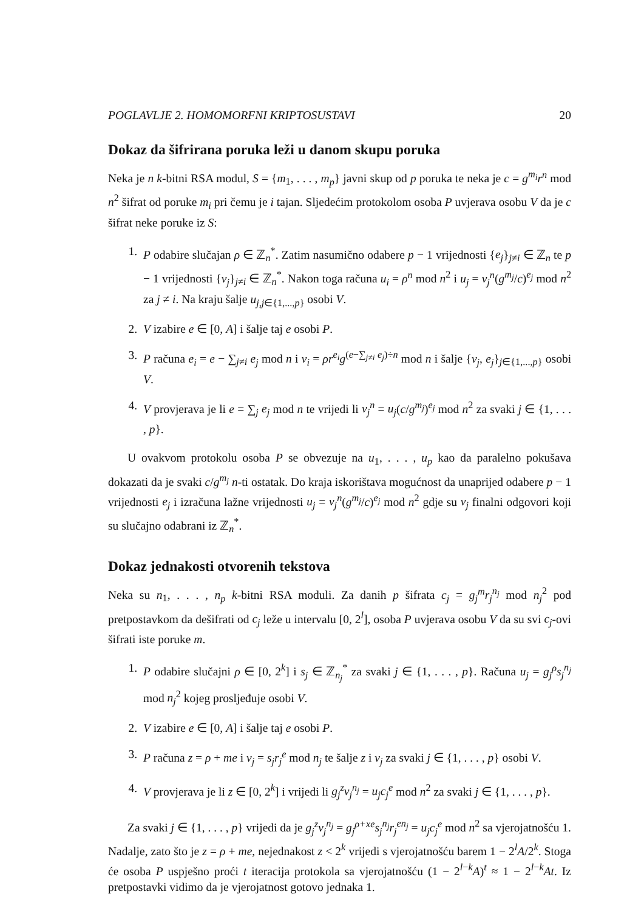POGLAVLJE 2. HOMOMORFNI KRIPTOSUSTAVI 20
Dokaz da šifrirana poruka leži u danom skupu poruka
Neka je n k-bitni RSA modul, S = {m<sub>1</sub>, . . . , m<sub>p</sub>} javni skup od p poruka te neka je c = g<sup>m<sub>i</sub></sup>r<sup>n</sup> mod n<sup>2</sup> šifrat od poruke m<sub>i</sub> pri čemu je i tajan. Sljedećim protokolom osoba P uvjerava osobu V da je c šifrat neke poruke iz S:
1. P odabire slučajan ρ ∈ ℤ<sub>n</sub><sup>*</sup>. Zatim nasumično odabere p − 1 vrijednosti {e<sub>j</sub>}<sub>j≠i</sub> ∈ ℤ<sub>n</sub> te p − 1 vrijednosti {v<sub>j</sub>}<sub>j≠i</sub> ∈ ℤ<sub>n</sub><sup>*</sup>. Nakon toga računa u<sub>i</sub> = ρ<sup>n</sup> mod n<sup>2</sup> i u<sub>j</sub> = v<sub>j</sub><sup>n</sup>(g<sup>m<sub>j</sub></sup>/c)<sup>e<sub>j</sub></sup> mod n<sup>2</sup> za j ≠ i. Na kraju šalje u<sub>j,j∈{1,...,p}</sub> osobi V.
2. V izabire e ∈ [0, A] i šalje taj e osobi P.
3. P računa e<sub>i</sub> = e − ∑<sub>j≠i</sub> e<sub>j</sub> mod n i v<sub>i</sub> = ρr<sup>e<sub>i</sub></sup>g<sup>(e−∑<sub>j≠i</sub> e<sub>j</sub>)÷n</sup> mod n i šalje {v<sub>j</sub>, e<sub>j</sub>}<sub>j∈{1,...,p}</sub> osobi V.
4. V provjerava je li e = ∑<sub>j</sub> e<sub>j</sub> mod n te vrijedi li v<sub>j</sub><sup>n</sup> = u<sub>j</sub>(c/g<sup>m<sub>j</sub></sup>)<sup>e<sub>j</sub></sup> mod n<sup>2</sup> za svaki j ∈ {1, . . . , p}.
U ovakvom protokolu osoba P se obvezuje na u<sub>1</sub>, . . . , u<sub>p</sub> kao da paralelno pokušava dokazati da je svaki c/g<sup>m<sub>j</sub></sup> n-ti ostatak. Do kraja iskorištava mogućnost da unaprijed odabere p − 1 vrijednosti e<sub>j</sub> i izračuna lažne vrijednosti u<sub>j</sub> = v<sub>j</sub><sup>n</sup>(g<sup>m<sub>j</sub></sup>/c)<sup>e<sub>j</sub></sup> mod n<sup>2</sup> gdje su v<sub>j</sub> finalni odgovori koji su slučajno odabrani iz ℤ<sub>n</sub><sup>*</sup>.
Dokaz jednakosti otvorenih tekstova
Neka su n<sub>1</sub>, . . . , n<sub>p</sub> k-bitni RSA moduli. Za danih p šifrata c<sub>j</sub> = g<sub>j</sub><sup>m</sup>r<sub>j</sub><sup>n<sub>j</sub></sup> mod n<sub>j</sub><sup>2</sup> pod pretpostavkom da dešifrati od c<sub>j</sub> leže u intervalu [0, 2<sup>l</sup>], osoba P uvjerava osobu V da su svi c<sub>j</sub>-ovi šifrati iste poruke m.
1. P odabire slučajni ρ ∈ [0, 2<sup>k</sup>] i s<sub>j</sub> ∈ ℤ<sub>n<sub>j</sub></sub><sup>*</sup> za svaki j ∈ {1, . . . , p}. Računa u<sub>j</sub> = g<sub>j</sub><sup>ρ</sup>s<sub>j</sub><sup>n<sub>j</sub></sup> mod n<sub>j</sub><sup>2</sup> kojeg prosljeđuje osobi V.
2. V izabire e ∈ [0, A] i šalje taj e osobi P.
3. P računa z = ρ + me i v<sub>j</sub> = s<sub>j</sub>r<sub>j</sub><sup>e</sup> mod n<sub>j</sub> te šalje z i v<sub>j</sub> za svaki j ∈ {1, . . . , p} osobi V.
4. V provjerava je li z ∈ [0, 2<sup>k</sup>] i vrijedi li g<sub>j</sub><sup>z</sup>v<sub>j</sub><sup>n<sub>j</sub></sup> = u<sub>j</sub>c<sub>j</sub><sup>e</sup> mod n<sup>2</sup> za svaki j ∈ {1, . . . , p}.
Za svaki j ∈ {1, . . . , p} vrijedi da je g<sub>j</sub><sup>z</sup>v<sub>j</sub><sup>n<sub>j</sub></sup> = g<sub>j</sub><sup>ρ+xe</sup>s<sub>j</sub><sup>n<sub>j</sub></sup>r<sub>j</sub><sup>en<sub>j</sub></sup> = u<sub>j</sub>c<sub>j</sub><sup>e</sup> mod n<sup>2</sup> sa vjerojatnošću 1. Nadalje, zato što je z = ρ + me, nejednakost z < 2<sup>k</sup> vrijedi s vjerojatnošću barem 1 − 2<sup>l</sup>A/2<sup>k</sup>. Stoga će osoba P uspješno proći t iteracija protokola sa vjerojatnošću (1 − 2<sup>l−k</sup>A)<sup>t</sup> ≈ 1 − 2<sup>l−k</sup>At. Iz pretpostavki vidimo da je vjerojatnost gotovo jednaka 1.